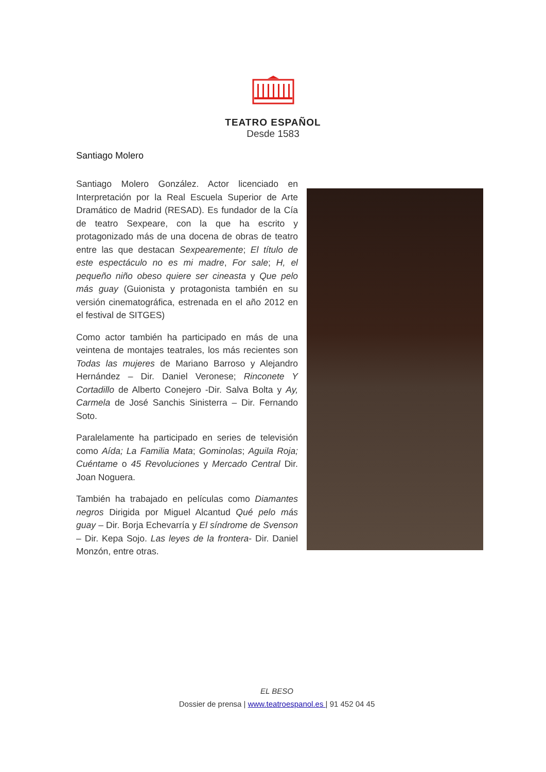TEATRO ESPAÑOL
Desde 1583
Santiago Molero
Santiago Molero González. Actor licenciado en Interpretación por la Real Escuela Superior de Arte Dramático de Madrid (RESAD). Es fundador de la Cía de teatro Sexpeare, con la que ha escrito y protagonizado más de una docena de obras de teatro entre las que destacan Sexpearemente; El título de este espectáculo no es mi madre, For sale; H, el pequeño niño obeso quiere ser cineasta y Que pelo más guay (Guionista y protagonista también en su versión cinematográfica, estrenada en el año 2012 en el festival de SITGES)
Como actor también ha participado en más de una veintena de montajes teatrales, los más recientes son Todas las mujeres de Mariano Barroso y Alejandro Hernández – Dir. Daniel Veronese; Rinconete Y Cortadillo de Alberto Conejero -Dir. Salva Bolta y Ay, Carmela de José Sanchis Sinisterra – Dir. Fernando Soto.
Paralelamente ha participado en series de televisión como Aída; La Familia Mata; Gominolas; Aguila Roja; Cuéntame o 45 Revoluciones y Mercado Central Dir. Joan Noguera.
También ha trabajado en películas como Diamantes negros Dirigida por Miguel Alcantud Qué pelo más guay – Dir. Borja Echevarría y El síndrome de Svenson – Dir. Kepa Sojo. Las leyes de la frontera- Dir. Daniel Monzón, entre otras.
EL BESO
Dossier de prensa | www.teatroespanol.es | 91 452 04 45